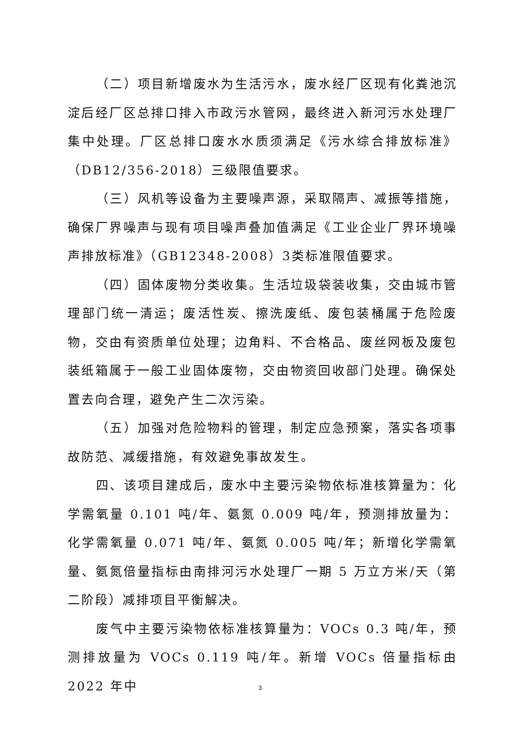（二）项目新增废水为生活污水，废水经厂区现有化粪池沉淀后经厂区总排口排入市政污水管网，最终进入新河污水处理厂集中处理。厂区总排口废水水质须满足《污水综合排放标准》（DB12/356-2018）三级限值要求。
（三）风机等设备为主要噪声源，采取隔声、减振等措施，确保厂界噪声与现有项目噪声叠加值满足《工业企业厂界环境噪声排放标准》（GB12348-2008）3类标准限值要求。
（四）固体废物分类收集。生活垃圾袋装收集，交由城市管理部门统一清运；废活性炭、擦洗废纸、废包装桶属于危险废物，交由有资质单位处理；边角料、不合格品、废丝网板及废包装纸箱属于一般工业固体废物，交由物资回收部门处理。确保处置去向合理，避免产生二次污染。
（五）加强对危险物料的管理，制定应急预案，落实各项事故防范、减缓措施，有效避免事故发生。
四、该项目建成后，废水中主要污染物依标准核算量为：化学需氧量 0.101 吨/年、氨氮 0.009 吨/年，预测排放量为：化学需氧量 0.071 吨/年、氨氮 0.005 吨/年；新增化学需氧量、氨氮倍量指标由南排河污水处理厂一期 5 万立方米/天（第二阶段）减排项目平衡解决。
废气中主要污染物依标准核算量为：VOCs 0.3 吨/年，预测排放量为 VOCs 0.119 吨/年。新增 VOCs 倍量指标由 2022 年中
3